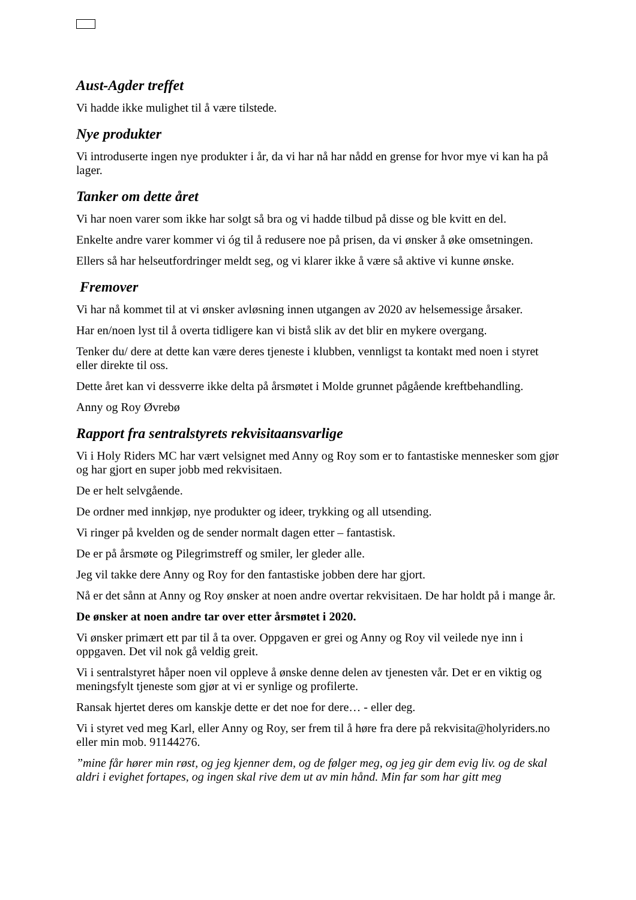Aust-Agder treffet
Vi hadde ikke mulighet til å være tilstede.
Nye produkter
Vi introduserte ingen nye produkter i år, da vi har nå har nådd en grense for hvor mye vi kan ha på lager.
Tanker om dette året
Vi har noen varer som ikke har solgt så bra og vi hadde tilbud på disse og ble kvitt en del.
Enkelte andre varer kommer vi óg til å redusere noe på prisen, da vi ønsker å øke omsetningen.
Ellers så har helseutfordringer meldt seg, og vi klarer ikke å være så aktive vi kunne ønske.
Fremover
Vi har nå kommet til at vi ønsker avløsning innen utgangen av 2020 av helsemessige årsaker.
Har en/noen lyst til å overta tidligere kan vi bistå slik av det blir en mykere overgang.
Tenker du/ dere at dette kan være deres tjeneste i klubben, vennligst ta kontakt med noen i styret eller direkte til oss.
Dette året kan vi dessverre ikke delta på årsmøtet i Molde grunnet pågående kreftbehandling.
Anny og Roy Øvrebø
Rapport fra sentralstyrets rekvisitaansvarlige
Vi i Holy Riders MC har vært velsignet med Anny og Roy som er to fantastiske mennesker som gjør og har gjort en super jobb med rekvisitaen.
De er helt selvgående.
De ordner med innkjøp, nye produkter og ideer, trykking og all utsending.
Vi ringer på kvelden og de sender normalt dagen etter – fantastisk.
De er på årsmøte og Pilegrimstreff og smiler, ler gleder alle.
Jeg vil takke dere Anny og Roy for den fantastiske jobben dere har gjort.
Nå er det sånn at Anny og Roy ønsker at noen andre overtar rekvisitaen. De har holdt på i mange år.
De ønsker at noen andre tar over etter årsmøtet i 2020.
Vi ønsker primært ett par til å ta over. Oppgaven er grei og Anny og Roy vil veilede nye inn i oppgaven. Det vil nok gå veldig greit.
Vi i sentralstyret håper noen vil oppleve å ønske denne delen av tjenesten vår. Det er en viktig og meningsfylt tjeneste som gjør at vi er synlige og profilerte.
Ransak hjertet deres om kanskje dette er det noe for dere… - eller deg.
Vi i styret ved meg Karl, eller Anny og Roy, ser frem til å høre fra dere på rekvisita@holyriders.no eller min mob. 91144276.
”mine får hører min røst, og jeg kjenner dem, og de følger meg, og jeg gir dem evig liv. og de skal aldri i evighet fortapes, og ingen skal rive dem ut av min hånd. Min far som har gitt meg